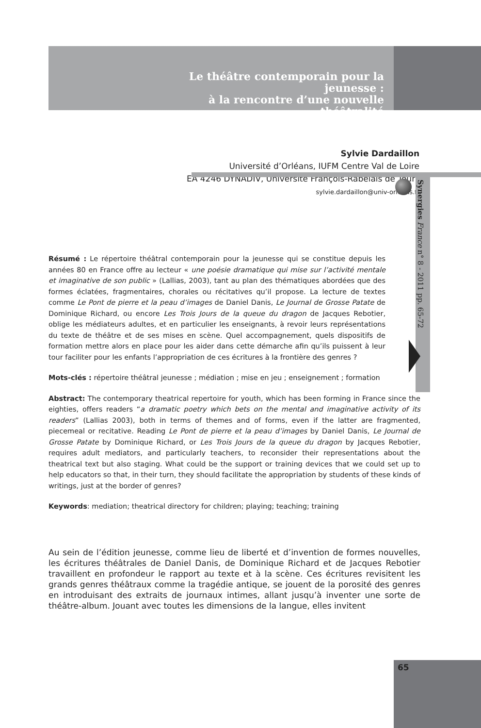Le théâtre contemporain pour la jeunesse :
à la rencontre d’une nouvelle théâtralité
Sylvie Dardaillon
Université d’Orléans, IUFM Centre Val de Loire
EA 4246 DYNADIV, Université François-Rabelais de Tours
sylvie.dardaillon@univ-orleans.fr
Synergies France n° 8 - 2011 pp. 65-72
Résumé : Le répertoire théâtral contemporain pour la jeunesse qui se constitue depuis les années 80 en France offre au lecteur « une poésie dramatique qui mise sur l’activité mentale et imaginative de son public » (Lallias, 2003), tant au plan des thématiques abordées que des formes éclatées, fragmentaires, chorales ou récitatives qu’il propose. La lecture de textes comme Le Pont de pierre et la peau d’images de Daniel Danis, Le Journal de Grosse Patate de Dominique Richard, ou encore Les Trois Jours de la queue du dragon de Jacques Rebotier, oblige les médiateurs adultes, et en particulier les enseignants, à revoir leurs représentations du texte de théâtre et de ses mises en scène. Quel accompagnement, quels dispositifs de formation mettre alors en place pour les aider dans cette démarche afin qu’ils puissent à leur tour faciliter pour les enfants l’appropriation de ces écritures à la frontière des genres ?
Mots-clés : répertoire théâtral jeunesse ; médiation ; mise en jeu ; enseignement ; formation
Abstract: The contemporary theatrical repertoire for youth, which has been forming in France since the eighties, offers readers “a dramatic poetry which bets on the mental and imaginative activity of its readers” (Lallias 2003), both in terms of themes and of forms, even if the latter are fragmented, piecemeal or recitative. Reading Le Pont de pierre et la peau d’images by Daniel Danis, Le Journal de Grosse Patate by Dominique Richard, or Les Trois Jours de la queue du dragon by Jacques Rebotier, requires adult mediators, and particularly teachers, to reconsider their representations about the theatrical text but also staging. What could be the support or training devices that we could set up to help educators so that, in their turn, they should facilitate the appropriation by students of these kinds of writings, just at the border of genres?
Keywords: mediation; theatrical directory for children; playing; teaching; training
Au sein de l’édition jeunesse, comme lieu de liberté et d’invention de formes nouvelles, les écritures théâtrales de Daniel Danis, de Dominique Richard et de Jacques Rebotier travaillent en profondeur le rapport au texte et à la scène. Ces écritures revisitent les grands genres théâtraux comme la tragédie antique, se jouent de la porosité des genres en introduisant des extraits de journaux intimes, allant jusqu’à inventer une sorte de théâtre-album. Jouant avec toutes les dimensions de la langue, elles invitent
65